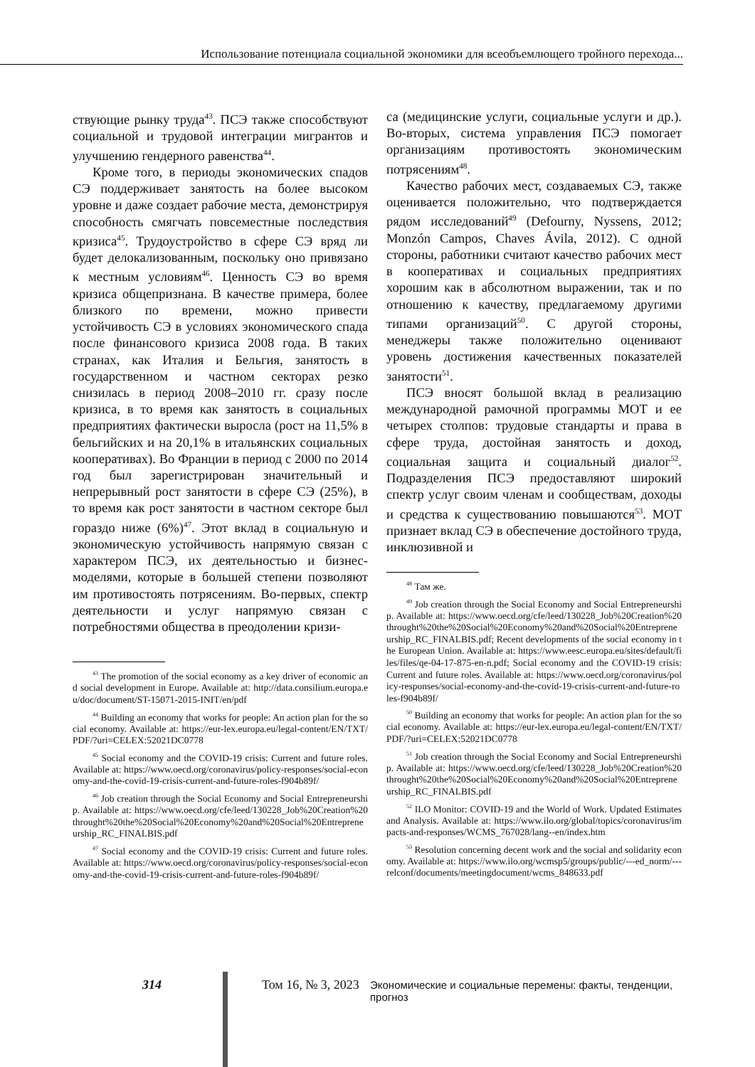Использование потенциала социальной экономики для всеобъемлющего тройного перехода...
ствующие рынку труда<sup>43</sup>. ПСЭ также способствуют социальной и трудовой интеграции мигрантов и улучшению гендерного равенства<sup>44</sup>.
Кроме того, в периоды экономических спадов СЭ поддерживает занятость на более высоком уровне и даже создает рабочие места, демонстрируя способность смягчать повсеместные последствия кризиса<sup>45</sup>. Трудоустройство в сфере СЭ вряд ли будет делокализованным, поскольку оно привязано к местным условиям<sup>46</sup>. Ценность СЭ во время кризиса общепризнана. В качестве примера, более близкого по времени, можно привести устойчивость СЭ в условиях экономического спада после финансового кризиса 2008 года. В таких странах, как Италия и Бельгия, занятость в государственном и частном секторах резко снизилась в период 2008–2010 гг. сразу после кризиса, в то время как занятость в социальных предприятиях фактически выросла (рост на 11,5% в бельгийских и на 20,1% в итальянских социальных кооперативах). Во Франции в период с 2000 по 2014 год был зарегистрирован значительный и непрерывный рост занятости в сфере СЭ (25%), в то время как рост занятости в частном секторе был гораздо ниже (6%)<sup>47</sup>. Этот вклад в социальную и экономическую устойчивость напрямую связан с характером ПСЭ, их деятельностью и бизнес-моделями, которые в большей степени позволяют им противостоять потрясениям. Во-первых, спектр деятельности и услуг напрямую связан с потребностями общества в преодолении кризи-
<sup>43</sup> The promotion of the social economy as a key driver of economic and social development in Europe. Available at: http://data.consilium.europa.eu/doc/document/ST-15071-2015-INIT/en/pdf
<sup>44</sup> Building an economy that works for people: An action plan for the social economy. Available at: https://eur-lex.europa.eu/legal-content/EN/TXT/PDF/?uri=CELEX:52021DC0778
<sup>45</sup> Social economy and the COVID-19 crisis: Current and future roles. Available at: https://www.oecd.org/coronavirus/policy-responses/social-economy-and-the-covid-19-crisis-current-and-future-roles-f904b89f/
<sup>46</sup> Job creation through the Social Economy and Social Entrepreneurship. Available at: https://www.oecd.org/cfe/leed/130228_Job%20Creation%20throught%20the%20Social%20Economy%20and%20Social%20Entrepreneurship_RC_FINALBIS.pdf
<sup>47</sup> Social economy and the COVID-19 crisis: Current and future roles. Available at: https://www.oecd.org/coronavirus/policy-responses/social-economy-and-the-covid-19-crisis-current-and-future-roles-f904b89f/
са (медицинские услуги, социальные услуги и др.). Во-вторых, система управления ПСЭ помогает организациям противостоять экономическим потрясениям<sup>48</sup>.
Качество рабочих мест, создаваемых СЭ, также оценивается положительно, что подтверждается рядом исследований<sup>49</sup> (Defourny, Nyssens, 2012; Monzón Campos, Chaves Ávila, 2012). С одной стороны, работники считают качество рабочих мест в кооперативах и социальных предприятиях хорошим как в абсолютном выражении, так и по отношению к качеству, предлагаемому другими типами организаций<sup>50</sup>. С другой стороны, менеджеры также положительно оценивают уровень достижения качественных показателей занятости<sup>51</sup>.
ПСЭ вносят большой вклад в реализацию международной рамочной программы МОТ и ее четырех столпов: трудовые стандарты и права в сфере труда, достойная занятость и доход, социальная защита и социальный диалог<sup>52</sup>. Подразделения ПСЭ предоставляют широкий спектр услуг своим членам и сообществам, доходы и средства к существованию повышаются<sup>53</sup>. МОТ признает вклад СЭ в обеспечение достойного труда, инклюзивной и
<sup>48</sup> Там же.
<sup>49</sup> Job creation through the Social Economy and Social Entrepreneurship. Available at: https://www.oecd.org/cfe/leed/130228_Job%20Creation%20throught%20the%20Social%20Economy%20and%20Social%20Entrepreneurship_RC_FINALBIS.pdf; Recent developments of the social economy in the European Union. Available at: https://www.eesc.europa.eu/sites/default/files/files/qe-04-17-875-en-n.pdf; Social economy and the COVID-19 crisis: Current and future roles. Available at: https://www.oecd.org/coronavirus/policy-responses/social-economy-and-the-covid-19-crisis-current-and-future-roles-f904b89f/
<sup>50</sup> Building an economy that works for people: An action plan for the social economy. Available at: https://eur-lex.europa.eu/legal-content/EN/TXT/PDF/?uri=CELEX:52021DC0778
<sup>51</sup> Job creation through the Social Economy and Social Entrepreneurship. Available at: https://www.oecd.org/cfe/leed/130228_Job%20Creation%20throught%20the%20Social%20Economy%20and%20Social%20Entrepreneurship_RC_FINALBIS.pdf
<sup>52</sup> ILO Monitor: COVID-19 and the World of Work. Updated Estimates and Analysis. Available at: https://www.ilo.org/global/topics/coronavirus/impacts-and-responses/WCMS_767028/lang--en/index.htm
<sup>53</sup> Resolution concerning decent work and the social and solidarity economy. Available at: https://www.ilo.org/wcmsp5/groups/public/---ed_norm/---relconf/documents/meetingdocument/wcms_848633.pdf
314 Том 16, № 3, 2023 Экономические и социальные перемены: факты, тенденции, прогноз